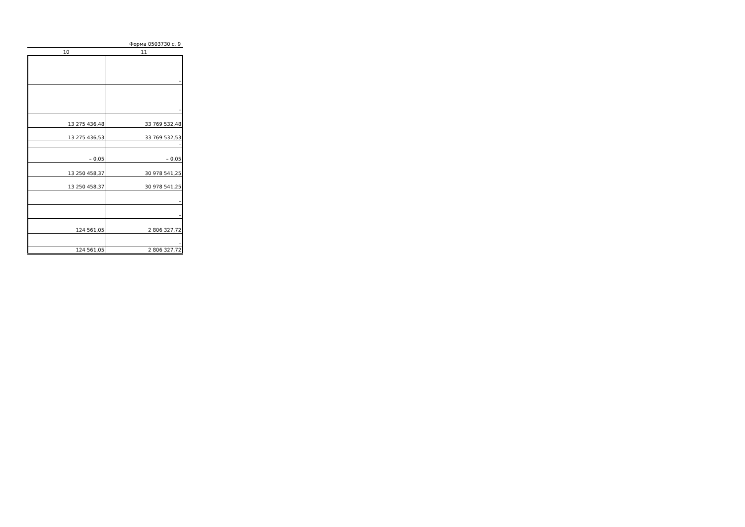Форма 0503730 с. 9
| 10 | 11 |
| | – |
| | – |
| 13 275 436,48 | 33 769 532,48 |
| 13 275 436,53 | 33 769 532,53 |
| | – |
| – 0,05 | – 0,05 |
| 13 250 458,37 | 30 978 541,25 |
| 13 250 458,37 | 30 978 541,25 |
| | – |
| | – |
| 124 561,05 | 2 806 327,72 |
| | – |
| 124 561,05 | 2 806 327,72 |